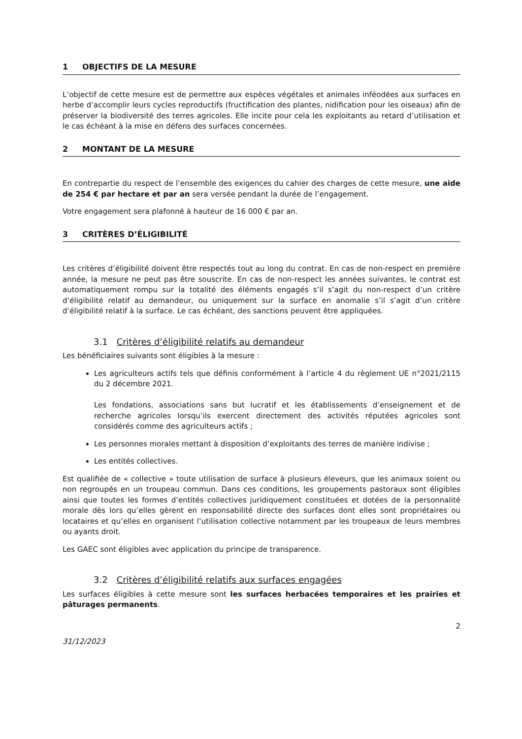1 OBJECTIFS DE LA MESURE
L’objectif de cette mesure est de permettre aux espèces végétales et animales inféodées aux surfaces en herbe d’accomplir leurs cycles reproductifs (fructification des plantes, nidification pour les oiseaux) afin de préserver la biodiversité des terres agricoles. Elle incite pour cela les exploitants au retard d’utilisation et le cas échéant à la mise en défens des surfaces concernées.
2 MONTANT DE LA MESURE
En contrepartie du respect de l’ensemble des exigences du cahier des charges de cette mesure, une aide de 254 € par hectare et par an sera versée pendant la durée de l’engagement.
Votre engagement sera plafonné à hauteur de 16 000 € par an.
3 CRITÈRES D’ÉLIGIBILITÉ
Les critères d’éligibilité doivent être respectés tout au long du contrat. En cas de non-respect en première année, la mesure ne peut pas être souscrite. En cas de non-respect les années suivantes, le contrat est automatiquement rompu sur la totalité des éléments engagés s’il s’agit du non-respect d’un critère d’éligibilité relatif au demandeur, ou uniquement sur la surface en anomalie s’il s’agit d’un critère d’éligibilité relatif à la surface. Le cas échéant, des sanctions peuvent être appliquées.
3.1 Critères d’éligibilité relatifs au demandeur
Les bénéficiaires suivants sont éligibles à la mesure :
Les agriculteurs actifs tels que définis conformément à l’article 4 du règlement UE n°2021/2115 du 2 décembre 2021.
Les fondations, associations sans but lucratif et les établissements d’enseignement et de recherche agricoles lorsqu’ils exercent directement des activités réputées agricoles sont considérés comme des agriculteurs actifs ;
Les personnes morales mettant à disposition d’exploitants des terres de manière indivise ;
Les entités collectives.
Est qualifiée de « collective » toute utilisation de surface à plusieurs éleveurs, que les animaux soient ou non regroupés en un troupeau commun. Dans ces conditions, les groupements pastoraux sont éligibles ainsi que toutes les formes d’entités collectives juridiquement constituées et dotées de la personnalité morale dès lors qu’elles gèrent en responsabilité directe des surfaces dont elles sont propriétaires ou locataires et qu’elles en organisent l’utilisation collective notamment par les troupeaux de leurs membres ou ayants droit.
Les GAEC sont éligibles avec application du principe de transparence.
3.2 Critères d’éligibilité relatifs aux surfaces engagées
Les surfaces éligibles à cette mesure sont les surfaces herbacées temporaires et les prairies et pâturages permanents.
2
31/12/2023